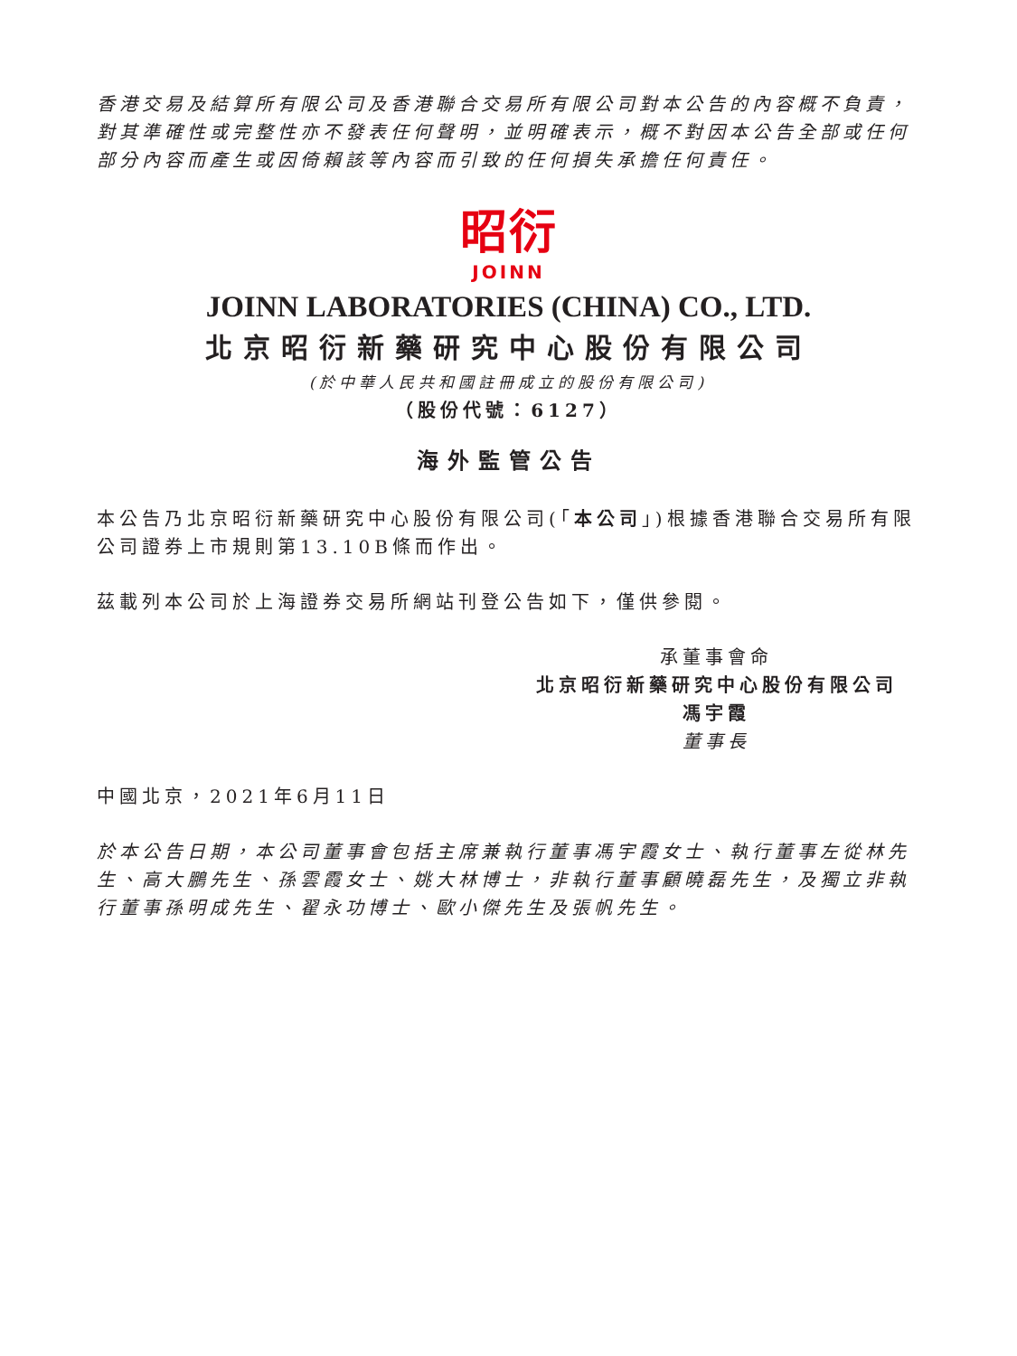香港交易及結算所有限公司及香港聯合交易所有限公司對本公告的內容概不負責，對其準確性或完整性亦不發表任何聲明，並明確表示，概不對因本公告全部或任何部分內容而產生或因倚賴該等內容而引致的任何損失承擔任何責任。
昭衍
JOINN
JOINN LABORATORIES (CHINA) CO., LTD.
北京昭衍新藥研究中心股份有限公司
(於中華人民共和國註冊成立的股份有限公司)
（股份代號：6127）
海外監管公告
本公告乃北京昭衍新藥研究中心股份有限公司(「本公司」)根據香港聯合交易所有限公司證券上市規則第13.10B條而作出。
茲載列本公司於上海證券交易所網站刊登公告如下，僅供參閱。
承董事會命
北京昭衍新藥研究中心股份有限公司
馮宇霞
董事長
中國北京，2021年6月11日
於本公告日期，本公司董事會包括主席兼執行董事馮宇霞女士、執行董事左從林先生、高大鵬先生、孫雲霞女士、姚大林博士，非執行董事顧曉磊先生，及獨立非執行董事孫明成先生、翟永功博士、歐小傑先生及張帆先生。